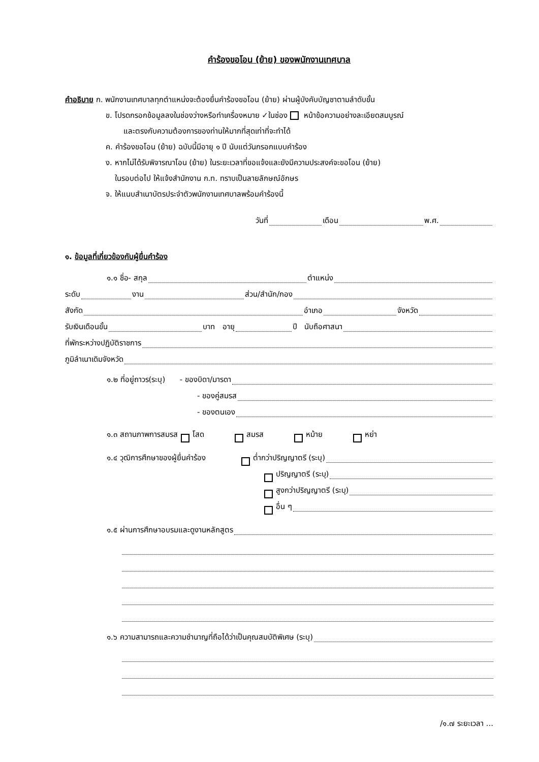คำร้องขอโอน (ย้าย) ของพนักงานเทศบาล
คำอธิบาย ก. พนักงานเทศบาลทุกตำแหน่งจะต้องยื่นคำร้องขอโอน (ย้าย) ผ่านผู้บังคับบัญชาตามลำดับขั้น
ข. โปรดกรอกข้อมูลลงในช่องว่างหรือทำเครื่องหมาย ✓ในช่อง หน้าข้อความอย่างละเอียดสมบูรณ์
และตรงกับความต้องการของท่านให้มากที่สุดเท่าที่จะทำได้
ค. คำร้องขอโอน (ย้าย) ฉบับนี้มีอายุ ๑ ปี นับแต่วันกรอกแบบคำร้อง
ง. หากไม่ได้รับพิจารณาโอน (ย้าย) ในระยะเวลาที่ขอแจ้งและยังมีความประสงค์จะขอโอน (ย้าย)
ในรอบต่อไป ให้แจ้งสำนักงาน ก.ท. ทราบเป็นลายลักษณ์อักษร
จ. ให้แนบสำเนาบัตรประจำตัวพนักงานเทศบาลพร้อมคำร้องนี้
วันที่ เดือน พ.ศ.
๑. ข้อมูลที่เกี่ยวข้องกับผู้ยื่นคำร้อง
๑.๑ ชื่อ- สกุล ตำแหน่ง
ระดับ งาน ส่วน/สำนัก/กอง
สังกัด อำเภอ จังหวัด
รับเงินเดือนขั้น บาท อายุ ปี นับถือศาสนา
ที่พักระหว่างปฏิบัติราชการ
ภูมิลำเนาเดิมจังหวัด
๑.๒ ที่อยู่ถาวร(ระบุ) - ของบิดา/มารดา
- ของคู่สมรส
- ของตนเอง
๑.๓ สถานภาพการสมรส โสด สมรส หม้าย หย่า
๑.๔ วุฒิการศึกษาของผู้ยื่นคำร้อง ต่ำกว่าปริญญาตรี (ระบุ)
ปริญญาตรี (ระบุ)
สูงกว่าปริญญาตรี (ระบุ)
อื่น ๆ
๑.๕ ผ่านการศึกษาอบรมและดูงานหลักสูตร
๑.๖ ความสามารถและความชำนาญที่ถือได้ว่าเป็นคุณสมบัติพิเศษ (ระบุ)
/๑.๗ ระยะเวลา ...